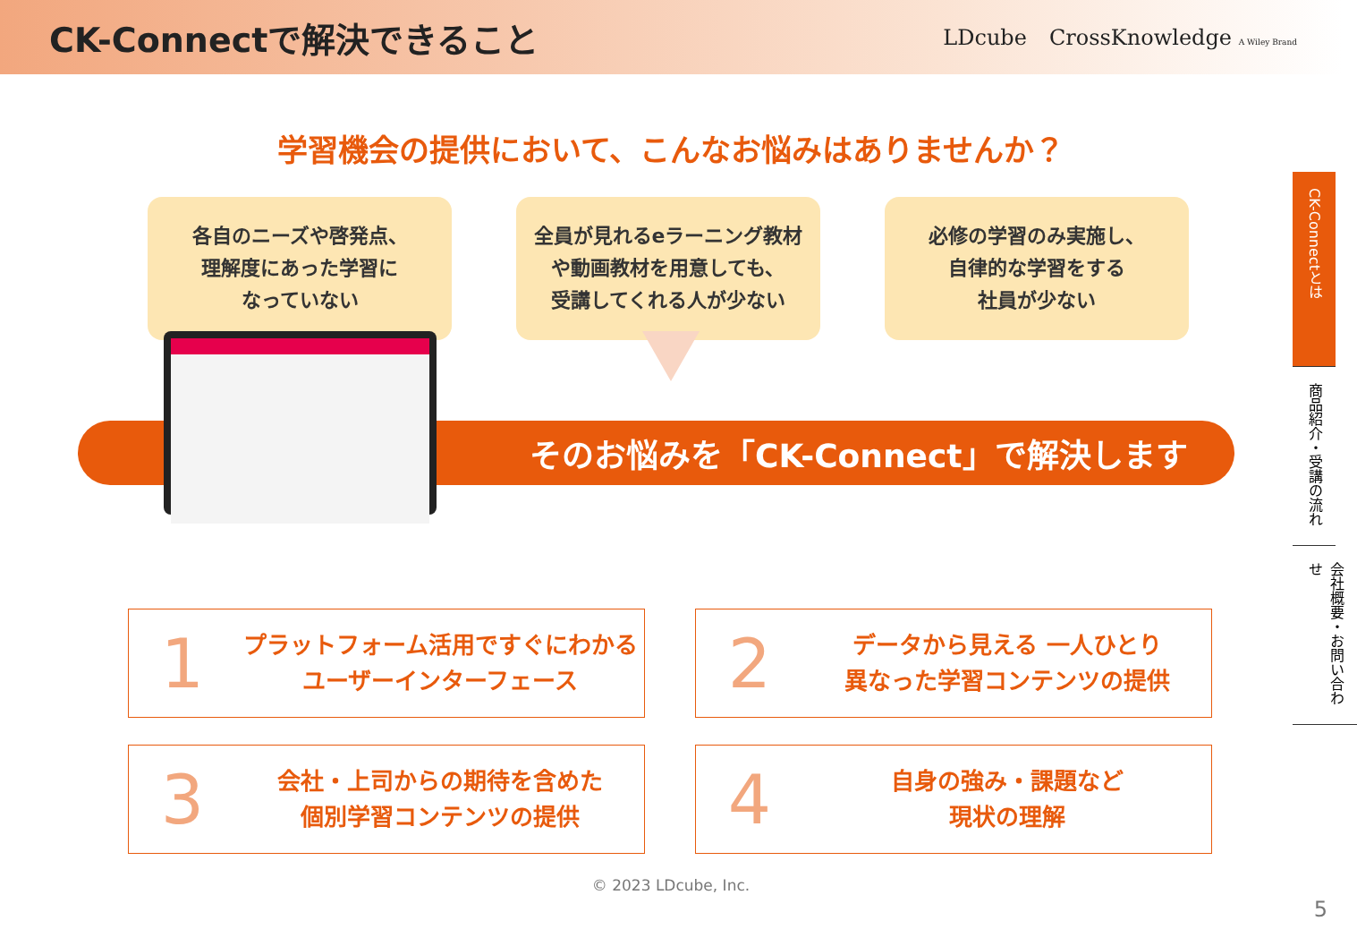CK-Connectで解決できること
LDcube CrossKnowledge A Wiley Brand
学習機会の提供において、こんなお悩みはありませんか？
各自のニーズや啓発点、
理解度にあった学習に
なっていない
全員が見れるeラーニング教材
や動画教材を用意しても、
受講してくれる人が少ない
必修の学習のみ実施し、
自律的な学習をする
社員が少ない
そのお悩みを「CK-Connect」で解決します
1
プラットフォーム活用ですぐにわかる
ユーザーインターフェース
2
データから見える 一人ひとり
異なった学習コンテンツの提供
3
会社・上司からの期待を含めた
個別学習コンテンツの提供
4
自身の強み・課題など
現状の理解
© 2023 LDcube, Inc.
5
CK-Connectとは
商品紹介・受講の流れ
会社概要・お問い合わせ